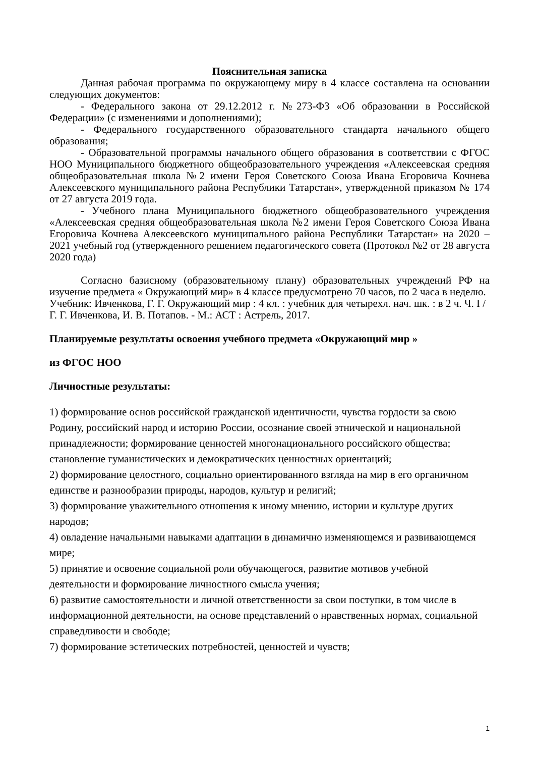Пояснительная записка
Данная рабочая программа по окружающему миру в 4 классе составлена на основании следующих документов:
- Федерального закона от 29.12.2012 г. №273-ФЗ «Об образовании в Российской Федерации» (с изменениями и дополнениями);
- Федерального государственного образовательного стандарта начального общего образования;
- Образовательной программы начального общего образования в соответствии с ФГОС НОО Муниципального бюджетного общеобразовательного учреждения «Алексеевская средняя общеобразовательная школа №2 имени Героя Советского Союза Ивана Егоровича Кочнева Алексеевского муниципального района Республики Татарстан», утвержденной приказом № 174 от 27 августа 2019 года.
- Учебного плана Муниципального бюджетного общеобразовательного учреждения «Алексеевская средняя общеобразовательная школа №2 имени Героя Советского Союза Ивана Егоровича Кочнева Алексеевского муниципального района Республики Татарстан» на 2020 – 2021 учебный год (утвержденного решением педагогического совета (Протокол №2 от 28 августа 2020 года)
Согласно базисному (образовательному плану) образовательных учреждений РФ на изучение предмета « Окружающий мир» в 4 классе предусмотрено 70 часов, по 2 часа в неделю.
Учебник: Ивченкова, Г. Г. Окружающий мир : 4 кл. : учебник для четырехл. нач. шк. : в 2 ч. Ч. I / Г. Г. Ивченкова, И. В. Потапов. - М.: АСТ : Астрель, 2017.
Планируемые результаты освоения учебного предмета «Окружающий мир »
из ФГОС НОО
Личностные результаты:
1) формирование основ российской гражданской идентичности, чувства гордости за свою Родину, российский народ и историю России, осознание своей этнической и национальной принадлежности; формирование ценностей многонационального российского общества; становление гуманистических и демократических ценностных ориентаций;
2) формирование целостного, социально ориентированного взгляда на мир в его органичном единстве и разнообразии природы, народов, культур и религий;
3) формирование уважительного отношения к иному мнению, истории и культуре других народов;
4) овладение начальными навыками адаптации в динамично изменяющемся и развивающемся мире;
5) принятие и освоение социальной роли обучающегося, развитие мотивов учебной деятельности и формирование личностного смысла учения;
6) развитие самостоятельности и личной ответственности за свои поступки, в том числе в информационной деятельности, на основе представлений о нравственных нормах, социальной справедливости и свободе;
7) формирование эстетических потребностей, ценностей и чувств;
1